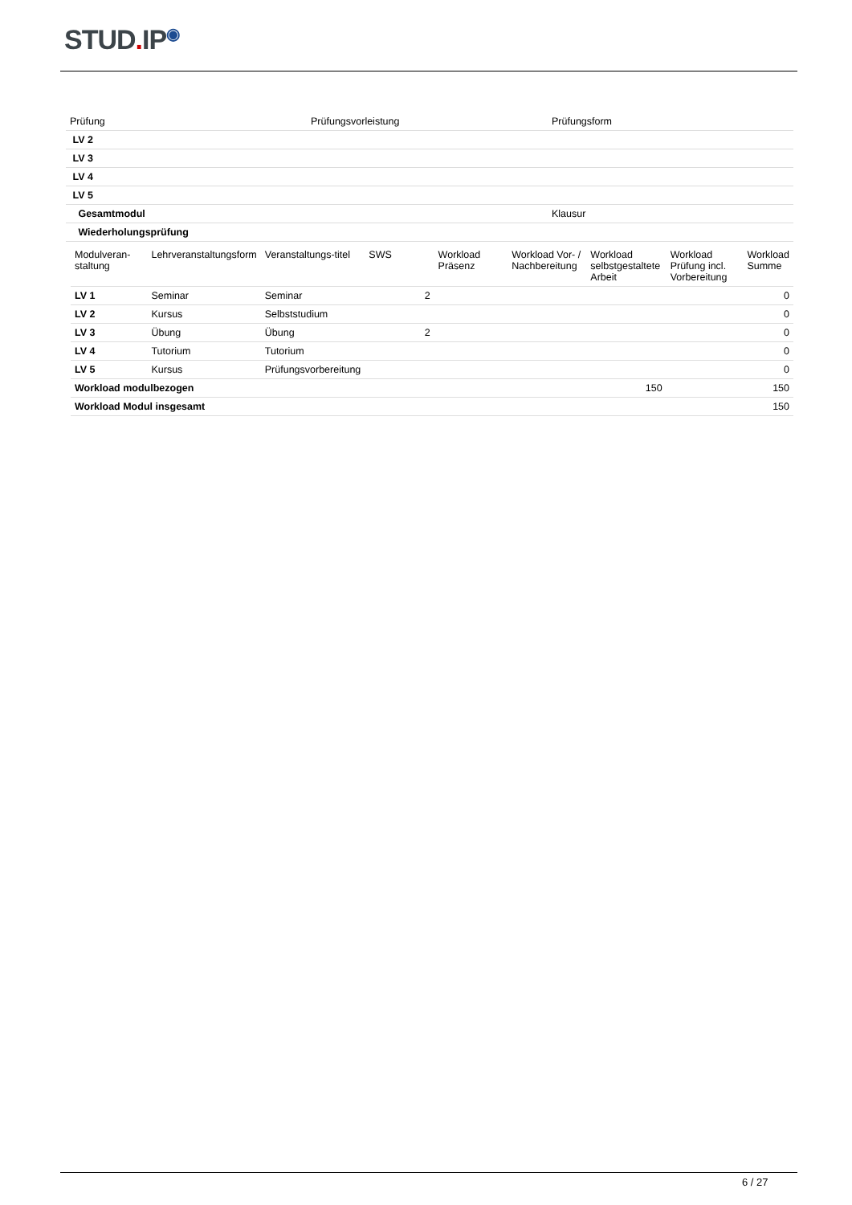STUD. IP<sup>◉</sup>
| Prüfung | Prüfungsvorleistung | Prüfungsform |
| LV 2 | | |
| LV 3 | | |
| LV 4 | | |
| LV 5 | | |
| Gesamtmodul | | Klausur |
| Wiederholungsprüfung | | |
| Modulveran-staltung | Lehrveranstaltungsform | Veranstaltungs-titel | SWS | Workload Präsenz | Workload Vor- / Nachbereitung | Workload selbstgestaltete Arbeit | Workload Prüfung incl. Vorbereitung | Workload Summe |
| LV 1 | Seminar | Seminar | 2 | | | | | 0 |
| LV 2 | Kursus | Selbststudium | | | | | | 0 |
| LV 3 | Übung | Übung | 2 | | | | | 0 |
| LV 4 | Tutorium | Tutorium | | | | | | 0 |
| LV 5 | Kursus | Prüfungsvorbereitung | | | | | | 0 |
| Workload modulbezogen | | | | | | 150 | | 150 |
| Workload Modul insgesamt | | | | | | | | 150 |
6 / 27